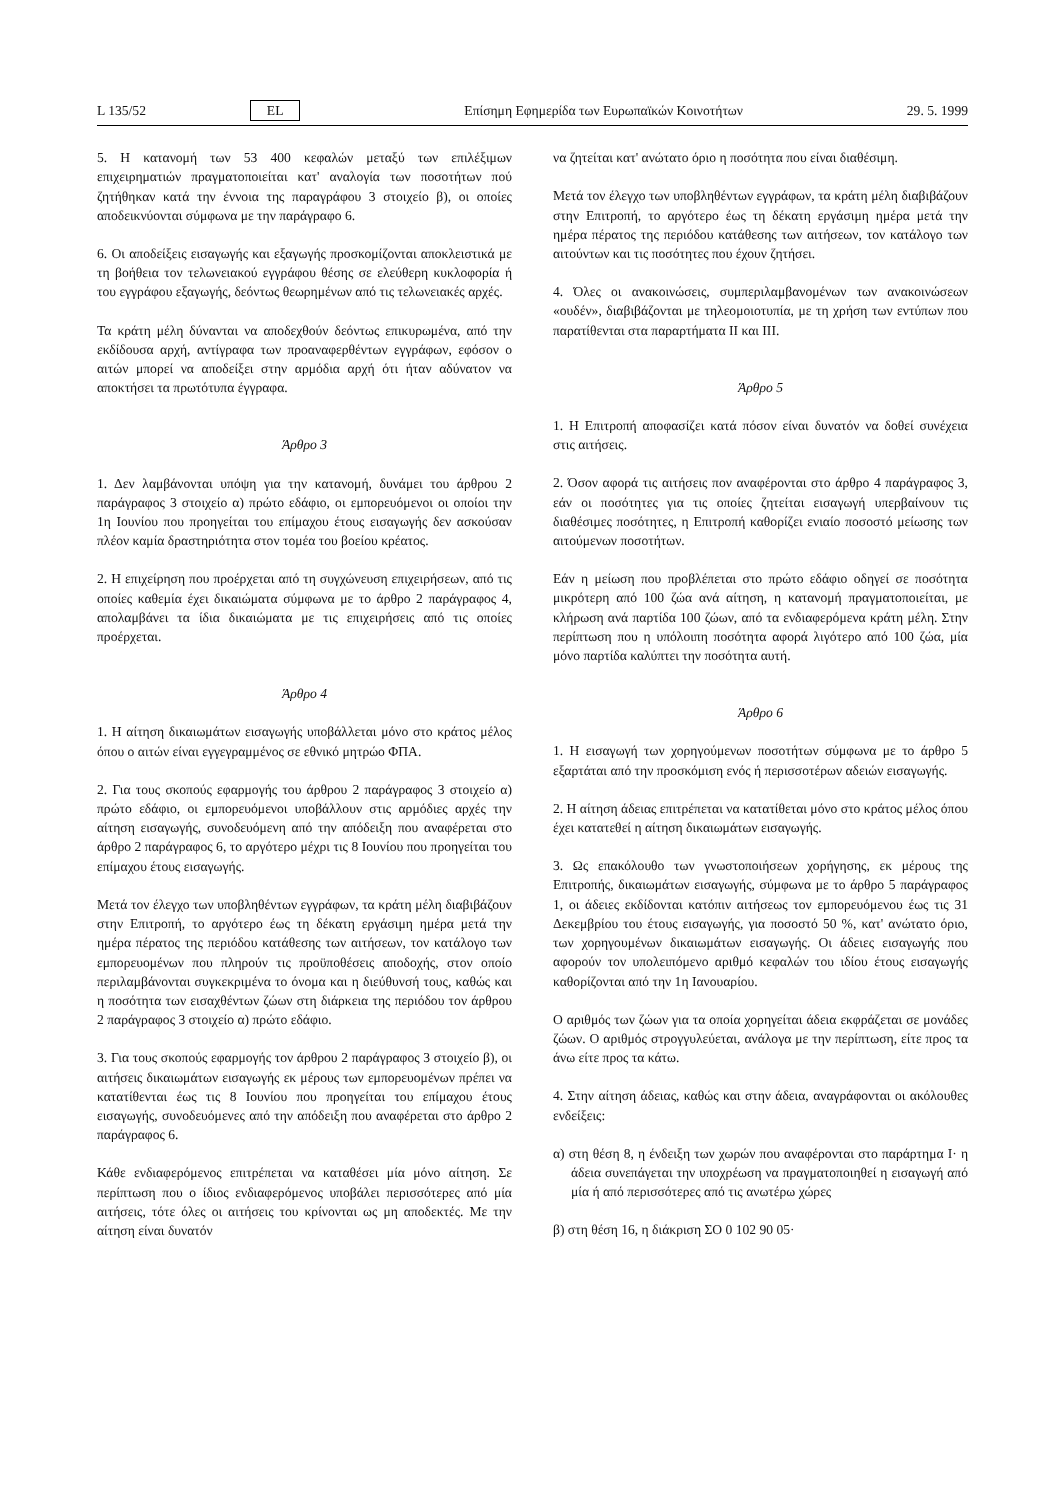L 135/52 EL Επίσημη Εφημερίδα των Ευρωπαϊκών Κοινοτήτων 29. 5. 1999
5. Η κατανομή των 53 400 κεφαλών μεταξύ των επιλέξιμων επιχειρηματιών πραγματοποιείται κατ' αναλογία των ποσοτήτων πού ζητήθηκαν κατά την έννοια της παραγράφου 3 στοιχείο β), οι οποίες αποδεικνύονται σύμφωνα με την παράγραφο 6.
6. Οι αποδείξεις εισαγωγής και εξαγωγής προσκομίζονται αποκλειστικά με τη βοήθεια τον τελωνειακού εγγράφου θέσης σε ελεύθερη κυκλοφορία ή του εγγράφου εξαγωγής, δεόντως θεωρημένων από τις τελωνειακές αρχές.
Τα κράτη μέλη δύνανται να αποδεχθούν δεόντως επικυρωμένα, από την εκδίδουσα αρχή, αντίγραφα των προαναφερθέντων εγγράφων, εφόσον ο αιτών μπορεί να αποδείξει στην αρμόδια αρχή ότι ήταν αδύνατον να αποκτήσει τα πρωτότυπα έγγραφα.
Άρθρο 3
1. Δεν λαμβάνονται υπόψη για την κατανομή, δυνάμει του άρθρου 2 παράγραφος 3 στοιχείο α) πρώτο εδάφιο, οι εμπορευόμενοι οι οποίοι την 1η Ιουνίου που προηγείται του επίμαχου έτους εισαγωγής δεν ασκούσαν πλέον καμία δραστηριότητα στον τομέα του βοείου κρέατος.
2. Η επιχείρηση που προέρχεται από τη συγχώνευση επιχειρήσεων, από τις οποίες καθεμία έχει δικαιώματα σύμφωνα με το άρθρο 2 παράγραφος 4, απολαμβάνει τα ίδια δικαιώματα με τις επιχειρήσεις από τις οποίες προέρχεται.
Άρθρο 4
1. Η αίτηση δικαιωμάτων εισαγωγής υποβάλλεται μόνο στο κράτος μέλος όπου ο αιτών είναι εγγεγραμμένος σε εθνικό μητρώο ΦΠΑ.
2. Για τους σκοπούς εφαρμογής του άρθρου 2 παράγραφος 3 στοιχείο α) πρώτο εδάφιο, οι εμπορευόμενοι υποβάλλουν στις αρμόδιες αρχές την αίτηση εισαγωγής, συνοδευόμενη από την απόδειξη που αναφέρεται στο άρθρο 2 παράγραφος 6, το αργότερο μέχρι τις 8 Ιουνίου που προηγείται του επίμαχου έτους εισαγωγής.
Μετά τον έλεγχο των υποβληθέντων εγγράφων, τα κράτη μέλη διαβιβάζουν στην Επιτροπή, το αργότερο έως τη δέκατη εργάσιμη ημέρα μετά την ημέρα πέρατος της περιόδου κατάθεσης των αιτήσεων, τον κατάλογο των εμπορευομένων που πληρούν τις προϋποθέσεις αποδοχής, στον οποίο περιλαμβάνονται συγκεκριμένα το όνομα και η διεύθυνσή τους, καθώς και η ποσότητα των εισαχθέντων ζώων στη διάρκεια της περιόδου τον άρθρου 2 παράγραφος 3 στοιχείο α) πρώτο εδάφιο.
3. Για τους σκοπούς εφαρμογής τον άρθρου 2 παράγραφος 3 στοιχείο β), οι αιτήσεις δικαιωμάτων εισαγωγής εκ μέρους των εμπορευομένων πρέπει να κατατίθενται έως τις 8 Ιουνίου που προηγείται του επίμαχου έτους εισαγωγής, συνοδευόμενες από την απόδειξη που αναφέρεται στο άρθρο 2 παράγραφος 6.
Κάθε ενδιαφερόμενος επιτρέπεται να καταθέσει μία μόνο αίτηση. Σε περίπτωση που ο ίδιος ενδιαφερόμενος υποβάλει περισσότερες από μία αιτήσεις, τότε όλες οι αιτήσεις του κρίνονται ως μη αποδεκτές. Με την αίτηση είναι δυνατόν
να ζητείται κατ' ανώτατο όριο η ποσότητα που είναι διαθέσιμη.
Μετά τον έλεγχο των υποβληθέντων εγγράφων, τα κράτη μέλη διαβιβάζουν στην Επιτροπή, το αργότερο έως τη δέκατη εργάσιμη ημέρα μετά την ημέρα πέρατος της περιόδου κατάθεσης των αιτήσεων, τον κατάλογο των αιτούντων και τις ποσότητες που έχουν ζητήσει.
4. Όλες οι ανακοινώσεις, συμπεριλαμβανομένων των ανακοινώσεων «ουδέν», διαβιβάζονται με τηλεομοιοτυπία, με τη χρήση των εντύπων που παρατίθενται στα παραρτήματα II και III.
Άρθρο 5
1. Η Επιτροπή αποφασίζει κατά πόσον είναι δυνατόν να δοθεί συνέχεια στις αιτήσεις.
2. Όσον αφορά τις αιτήσεις πον αναφέρονται στο άρθρο 4 παράγραφος 3, εάν οι ποσότητες για τις οποίες ζητείται εισαγωγή υπερβαίνουν τις διαθέσιμες ποσότητες, η Επιτροπή καθορίζει ενιαίο ποσοστό μείωσης των αιτούμενων ποσοτήτων.
Εάν η μείωση που προβλέπεται στο πρώτο εδάφιο οδηγεί σε ποσότητα μικρότερη από 100 ζώα ανά αίτηση, η κατανομή πραγματοποιείται, με κλήρωση ανά παρτίδα 100 ζώων, από τα ενδιαφερόμενα κράτη μέλη. Στην περίπτωση που η υπόλοιπη ποσότητα αφορά λιγότερο από 100 ζώα, μία μόνο παρτίδα καλύπτει την ποσότητα αυτή.
Άρθρο 6
1. Η εισαγωγή των χορηγούμενων ποσοτήτων σύμφωνα με το άρθρο 5 εξαρτάται από την προσκόμιση ενός ή περισσοτέρων αδειών εισαγωγής.
2. Η αίτηση άδειας επιτρέπεται να κατατίθεται μόνο στο κράτος μέλος όπου έχει κατατεθεί η αίτηση δικαιωμάτων εισαγωγής.
3. Ως επακόλουθο των γνωστοποιήσεων χορήγησης, εκ μέρους της Επιτροπής, δικαιωμάτων εισαγωγής, σύμφωνα με το άρθρο 5 παράγραφος 1, οι άδειες εκδίδονται κατόπιν αιτήσεως τον εμπορευόμενου έως τις 31 Δεκεμβρίου του έτους εισαγωγής, για ποσοστό 50 %, κατ' ανώτατο όριο, των χορηγουμένων δικαιωμάτων εισαγωγής. Οι άδειες εισαγωγής που αφορούν τον υπολειπόμενο αριθμό κεφαλών του ιδίου έτους εισαγωγής καθορίζονται από την 1η Ιανουαρίου.
Ο αριθμός των ζώων για τα οποία χορηγείται άδεια εκφράζεται σε μονάδες ζώων. Ο αριθμός στρογγυλεύεται, ανάλογα με την περίπτωση, είτε προς τα άνω είτε προς τα κάτω.
4. Στην αίτηση άδειας, καθώς και στην άδεια, αναγράφονται οι ακόλουθες ενδείξεις:
α) στη θέση 8, η ένδειξη των χωρών που αναφέρονται στο παράρτημα I· η άδεια συνεπάγεται την υποχρέωση να πραγματοποιηθεί η εισαγωγή από μία ή από περισσότερες από τις ανωτέρω χώρες
β) στη θέση 16, η διάκριση ΣΟ 0 102 90 05·